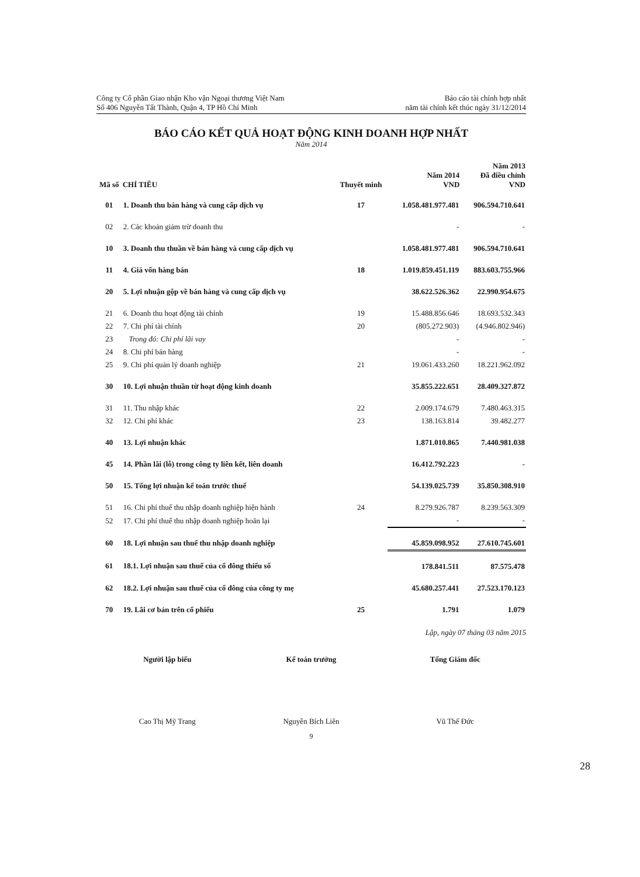Công ty Cổ phần Giao nhận Kho vận Ngoại thương Việt Nam
Số 406 Nguyễn Tất Thành, Quận 4, TP Hồ Chí Minh
Báo cáo tài chính hợp nhất
năm tài chính kết thúc ngày 31/12/2014
BÁO CÁO KẾT QUẢ HOẠT ĐỘNG KINH DOANH HỢP NHẤT
Năm 2014
| Mã số | CHỈ TIÊU | Thuyết minh | Năm 2014 VND | Năm 2013 Đã điều chỉnh VND |
| --- | --- | --- | --- | --- |
| 01 | 1. Doanh thu bán hàng và cung cấp dịch vụ | 17 | 1.058.481.977.481 | 906.594.710.641 |
| 02 | 2. Các khoản giảm trừ doanh thu | | - | - |
| 10 | 3. Doanh thu thuần về bán hàng và cung cấp dịch vụ | | 1.058.481.977.481 | 906.594.710.641 |
| 11 | 4. Giá vốn hàng bán | 18 | 1.019.859.451.119 | 883.603.755.966 |
| 20 | 5. Lợi nhuận gộp về bán hàng và cung cấp dịch vụ | | 38.622.526.362 | 22.990.954.675 |
| 21 | 6. Doanh thu hoạt động tài chính | 19 | 15.488.856.646 | 18.693.532.343 |
| 22 | 7. Chi phí tài chính | 20 | (805.272.903) | (4.946.802.946) |
| 23 | Trong đó: Chi phí lãi vay | | - | - |
| 24 | 8. Chi phí bán hàng | | - | - |
| 25 | 9. Chi phí quản lý doanh nghiệp | 21 | 19.061.433.260 | 18.221.962.092 |
| 30 | 10. Lợi nhuận thuần từ hoạt động kinh doanh | | 35.855.222.651 | 28.409.327.872 |
| 31 | 11. Thu nhập khác | 22 | 2.009.174.679 | 7.480.463.315 |
| 32 | 12. Chi phí khác | 23 | 138.163.814 | 39.482.277 |
| 40 | 13. Lợi nhuận khác | | 1.871.010.865 | 7.440.981.038 |
| 45 | 14. Phần lãi (lỗ) trong công ty liên kết, liên doanh | | 16.412.792.223 | - |
| 50 | 15. Tổng lợi nhuận kế toán trước thuế | | 54.139.025.739 | 35.850.308.910 |
| 51 | 16. Chi phí thuế thu nhập doanh nghiệp hiện hành | 24 | 8.279.926.787 | 8.239.563.309 |
| 52 | 17. Chi phí thuế thu nhập doanh nghiệp hoãn lại | | - | - |
| 60 | 18. Lợi nhuận sau thuế thu nhập doanh nghiệp | | 45.859.098.952 | 27.610.745.601 |
| 61 | 18.1. Lợi nhuận sau thuế của cổ đông thiểu số | | 178.841.511 | 87.575.478 |
| 62 | 18.2. Lợi nhuận sau thuế của cổ đông của công ty mẹ | | 45.680.257.441 | 27.523.170.123 |
| 70 | 19. Lãi cơ bản trên cổ phiếu | 25 | 1.791 | 1.079 |
Lập, ngày 07 tháng 03 năm 2015
Người lập biểu
Cao Thị Mỹ Trang
Kế toán trưởng
Nguyễn Bích Liên
Tổng Giám đốc
Vũ Thế Đức
9
28